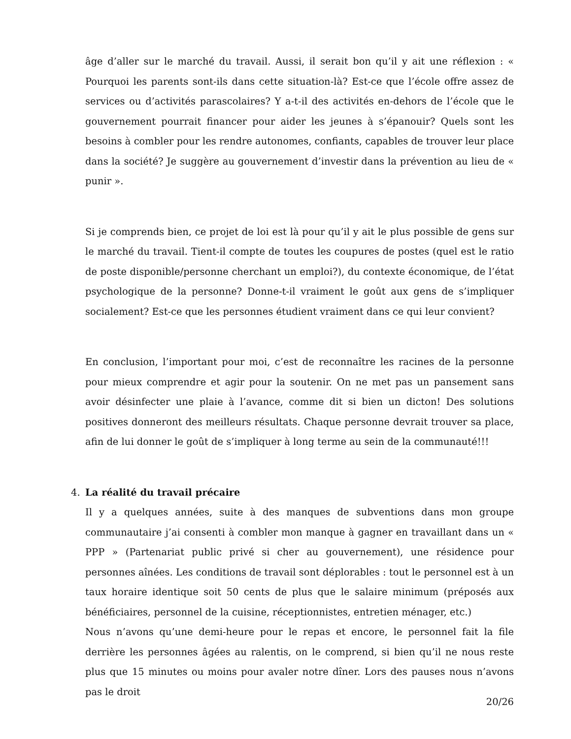âge d’aller sur le marché du travail. Aussi, il serait bon qu’il y ait une réflexion : « Pourquoi les parents sont-ils dans cette situation-là? Est-ce que l’école offre assez de services ou d’activités parascolaires? Y a-t-il des activités en-dehors de l’école que le gouvernement pourrait financer pour aider les jeunes à s’épanouir? Quels sont les besoins à combler pour les rendre autonomes, confiants, capables de trouver leur place dans la société? Je suggère au gouvernement d’investir dans la prévention au lieu de « punir ».
Si je comprends bien, ce projet de loi est là pour qu’il y ait le plus possible de gens sur le marché du travail. Tient-il compte de toutes les coupures de postes (quel est le ratio de poste disponible/personne cherchant un emploi?), du contexte économique, de l’état psychologique de la personne? Donne-t-il vraiment le goût aux gens de s’impliquer socialement? Est-ce que les personnes étudient vraiment dans ce qui leur convient?
En conclusion, l’important pour moi, c’est de reconnaître les racines de la personne pour mieux comprendre et agir pour la soutenir. On ne met pas un pansement sans avoir désinfecter une plaie à l’avance, comme dit si bien un dicton! Des solutions positives donneront des meilleurs résultats. Chaque personne devrait trouver sa place, afin de lui donner le goût de s’impliquer à long terme au sein de la communauté!!!
4. La réalité du travail précaire
Il y a quelques années, suite à des manques de subventions dans mon groupe communautaire j’ai consenti à combler mon manque à gagner en travaillant dans un « PPP » (Partenariat public privé si cher au gouvernement), une résidence pour personnes aînées. Les conditions de travail sont déplorables : tout le personnel est à un taux horaire identique soit 50 cents de plus que le salaire minimum (préposés aux bénéficiaires, personnel de la cuisine, réceptionnistes, entretien ménager, etc.)
Nous n’avons qu’une demi-heure pour le repas et encore, le personnel fait la file derrière les personnes âgées au ralentis, on le comprend, si bien qu’il ne nous reste plus que 15 minutes ou moins pour avaler notre dîner. Lors des pauses nous n’avons pas le droit
20/26